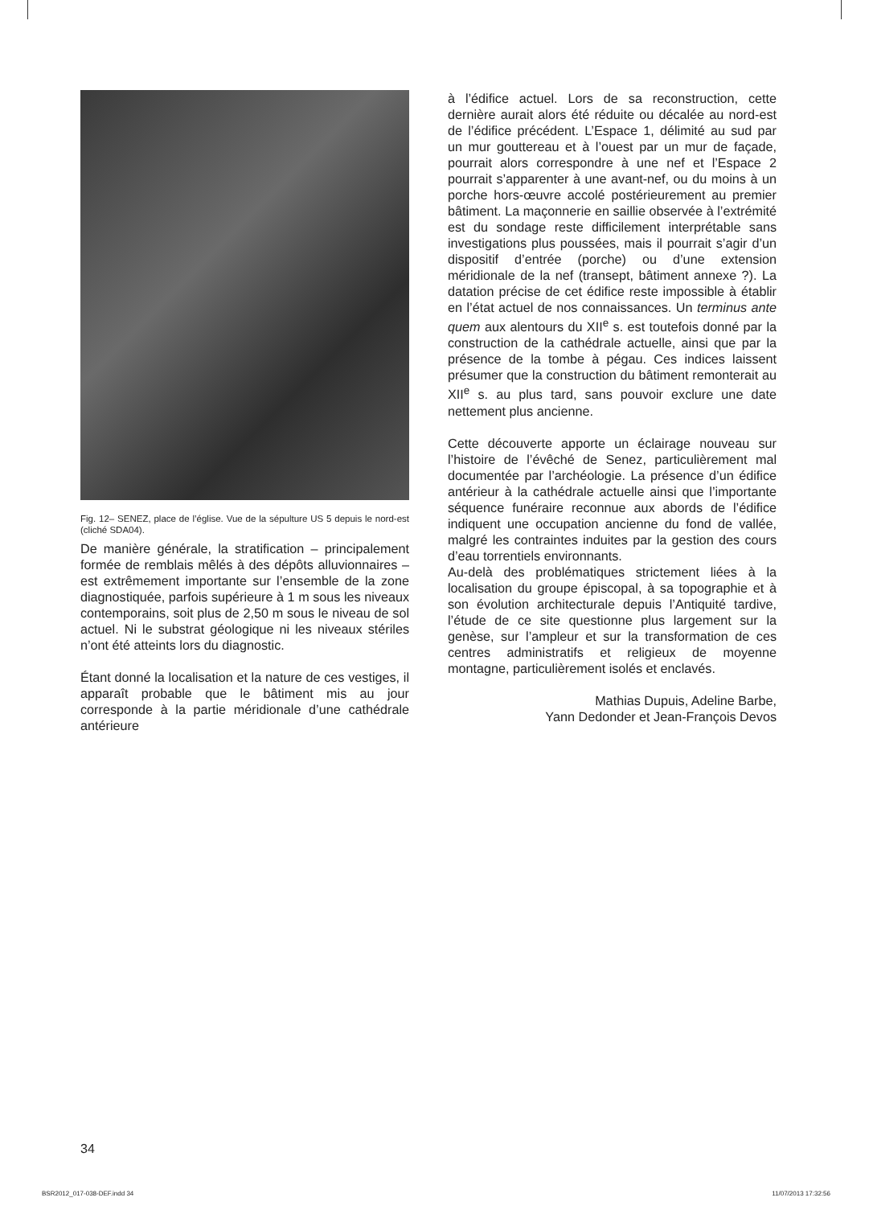Fig. 12– SENEZ, place de l’église. Vue de la sépulture US 5 depuis le nord-est (cliché SDA04).
De manière générale, la stratification – principalement formée de remblais mêlés à des dépôts alluvionnaires – est extrêmement importante sur l’ensemble de la zone diagnostiquée, parfois supérieure à 1 m sous les niveaux contemporains, soit plus de 2,50 m sous le niveau de sol actuel. Ni le substrat géologique ni les niveaux stériles n’ont été atteints lors du diagnostic.
Étant donné la localisation et la nature de ces vestiges, il apparaît probable que le bâtiment mis au jour corresponde à la partie méridionale d’une cathédrale antérieure
à l’édifice actuel. Lors de sa reconstruction, cette dernière aurait alors été réduite ou décalée au nord-est de l’édifice précédent. L’Espace 1, délimité au sud par un mur gouttereau et à l’ouest par un mur de façade, pourrait alors correspondre à une nef et l’Espace 2 pourrait s’apparenter à une avant-nef, ou du moins à un porche hors-œuvre accolé postérieurement au premier bâtiment. La maçonnerie en saillie observée à l’extrémité est du sondage reste difficilement interprétable sans investigations plus poussées, mais il pourrait s’agir d’un dispositif d’entrée (porche) ou d’une extension méridionale de la nef (transept, bâtiment annexe ?). La datation précise de cet édifice reste impossible à établir en l’état actuel de nos connaissances. Un terminus ante quem aux alentours du XII<sup>e</sup> s. est toutefois donné par la construction de la cathédrale actuelle, ainsi que par la présence de la tombe à pégau. Ces indices laissent présumer que la construction du bâtiment remonterait au XII<sup>e</sup> s. au plus tard, sans pouvoir exclure une date nettement plus ancienne.
Cette découverte apporte un éclairage nouveau sur l’histoire de l’évêché de Senez, particulièrement mal documentée par l’archéologie. La présence d’un édifice antérieur à la cathédrale actuelle ainsi que l’importante séquence funéraire reconnue aux abords de l’édifice indiquent une occupation ancienne du fond de vallée, malgré les contraintes induites par la gestion des cours d’eau torrentiels environnants.
Au-delà des problématiques strictement liées à la localisation du groupe épiscopal, à sa topographie et à son évolution architecturale depuis l’Antiquité tardive, l’étude de ce site questionne plus largement sur la genèse, sur l’ampleur et sur la transformation de ces centres administratifs et religieux de moyenne montagne, particulièrement isolés et enclavés.
Mathias Dupuis, Adeline Barbe,
Yann Dedonder et Jean-François Devos
34
BSR2012_017-038-DEF.indd 34 11/07/2013 17:32:56